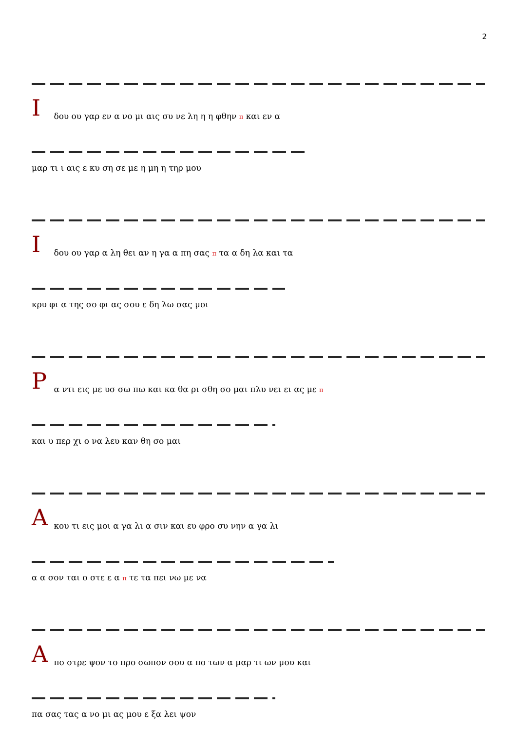2
Ι δου ου γαρ εν α νο μι αις συ νε λη η η φθην π και εν α
μαρ τι ι αις ε κυ ση σε με η μη η τηρ μου
Ι δου ου γαρ α λη θει αν η γα α πη σας π τα α δη λα και τα
κρυ φι α της σο φι ας σου ε δη λω σας μοι
Ρ α ντι εις με υσ σω πω και κα θα ρι σθη σο μαι πλυ νει ει ας με π
και υ περ χι ο να λευ καν θη σο μαι
Α κου τι εις μοι α γα λι α σιν και ευ φρο συ νην α γα λι
α α σον ται ο στε ε α π τε τα πει νω με να
Α πο στρε ψον το προ σωπον σου α πο των α μαρ τι ων μου και
πα σας τας α νο μι ας μου ε ξα λει ψον